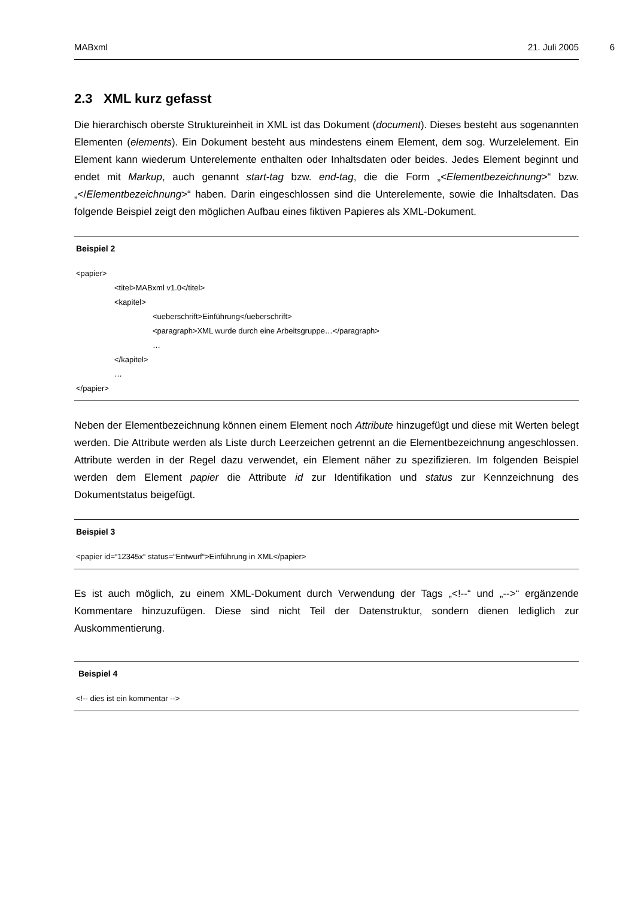MABxml 21. Juli 2005
6
2.3 XML kurz gefasst
Die hierarchisch oberste Struktureinheit in XML ist das Dokument (document). Dieses besteht aus sogenannten Elementen (elements). Ein Dokument besteht aus mindestens einem Element, dem sog. Wurzelelement. Ein Element kann wiederum Unterelemente enthalten oder Inhaltsdaten oder beides. Jedes Element beginnt und endet mit Markup, auch genannt start-tag bzw. end-tag, die die Form „<Elementbezeichnung>“ bzw. „</Elementbezeichnung>“ haben. Darin eingeschlossen sind die Unterelemente, sowie die Inhaltsdaten. Das folgende Beispiel zeigt den möglichen Aufbau eines fiktiven Papieres als XML-Dokument.
Beispiel 2
<papier>
<titel>MABxml v1.0</titel>
<kapitel>
<ueberschrift>Einführung</ueberschrift>
<paragraph>XML wurde durch eine Arbeitsgruppe…</paragraph>
…
</kapitel>
…
</papier>
Neben der Elementbezeichnung können einem Element noch Attribute hinzugefügt und diese mit Werten belegt werden. Die Attribute werden als Liste durch Leerzeichen getrennt an die Elementbezeichnung angeschlossen. Attribute werden in der Regel dazu verwendet, ein Element näher zu spezifizieren. Im folgenden Beispiel werden dem Element papier die Attribute id zur Identifikation und status zur Kennzeichnung des Dokumentstatus beigefügt.
Beispiel 3
<papier id=“12345x“ status=“Entwurf“>Einführung in XML</papier>
Es ist auch möglich, zu einem XML-Dokument durch Verwendung der Tags „<!--“ und „-->“ ergänzende Kommentare hinzuzufügen. Diese sind nicht Teil der Datenstruktur, sondern dienen lediglich zur Auskommentierung.
Beispiel 4
<!-- dies ist ein kommentar -->